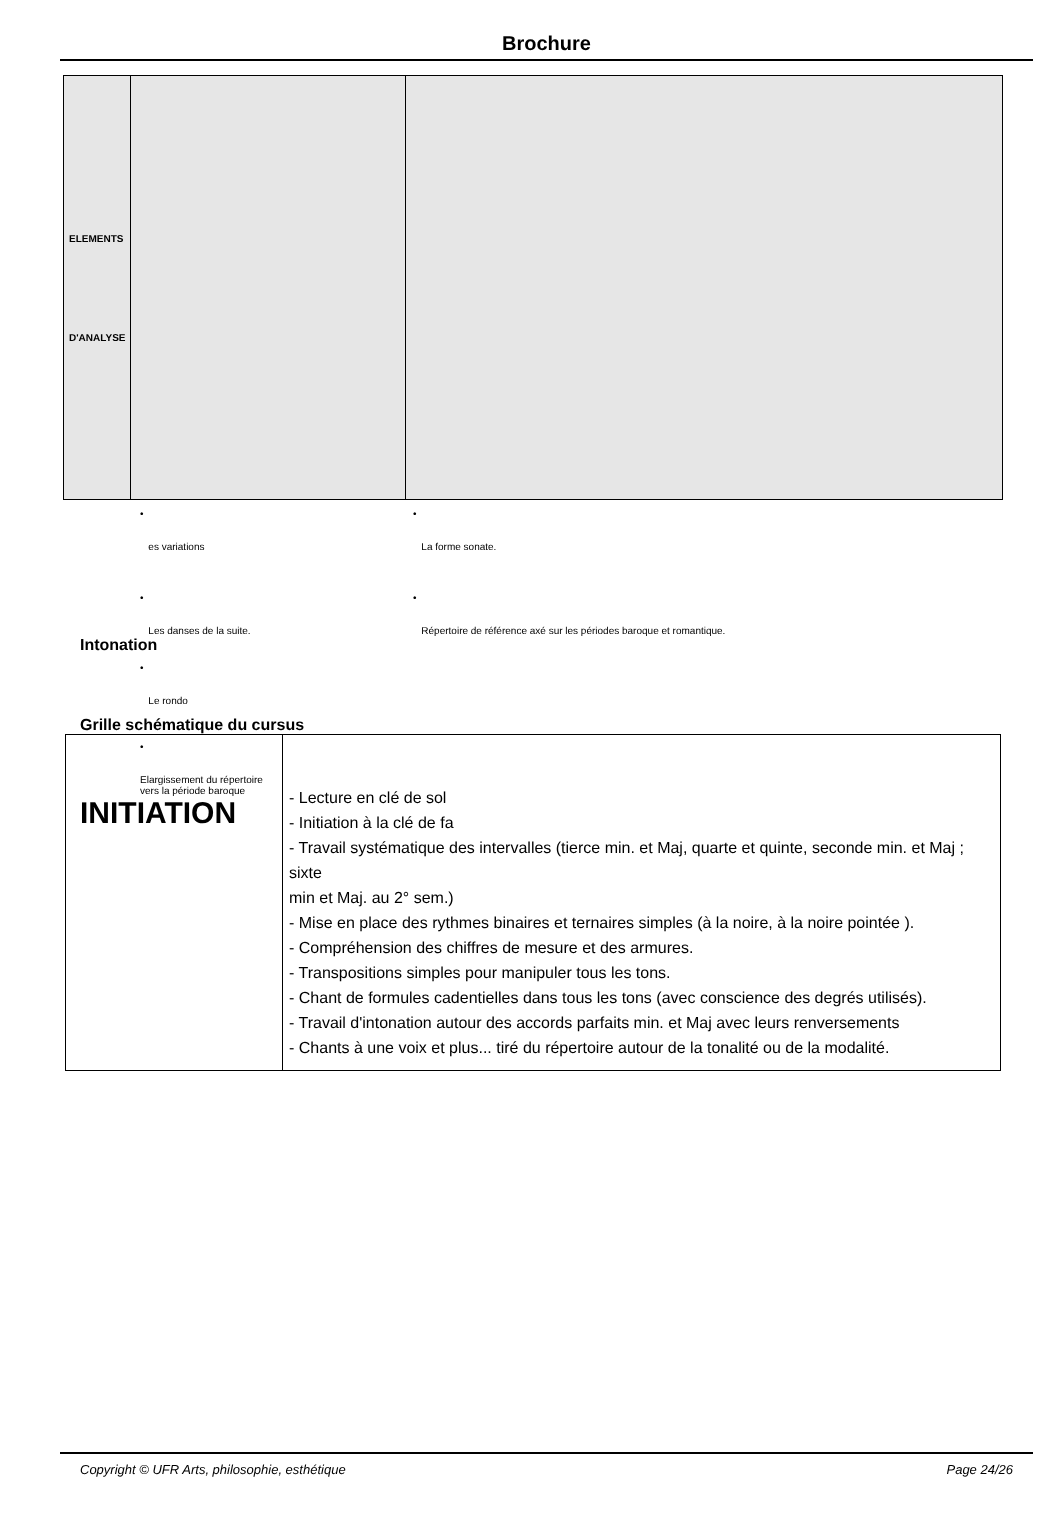Brochure
| ELEMENTS D'ANALYSE | | |
•
es variations
•
La forme sonate.
•
Les danses de la suite.
•
Répertoire de référence axé sur les périodes baroque et romantique.
Intonation
•
Le rondo
Grille schématique du cursus
| • Elargissement du répertoire vers la période baroque INITIATION | - Lecture en clé de sol - Initiation à la clé de fa - Travail systématique des intervalles (tierce min. et Maj, quarte et quinte, seconde min. et Maj ; sixte min et Maj. au 2° sem.) - Mise en place des rythmes binaires et ternaires simples (à la noire, à la noire pointée ). - Compréhension des chiffres de mesure et des armures. - Transpositions simples pour manipuler tous les tons. - Chant de formules cadentielles dans tous les tons (avec conscience des degrés utilisés). - Travail d'intonation autour des accords parfaits min. et Maj avec leurs renversements - Chants à une voix et plus... tiré du répertoire autour de la tonalité ou de la modalité. |
Copyright © UFR Arts, philosophie, esthétique Page 24/26